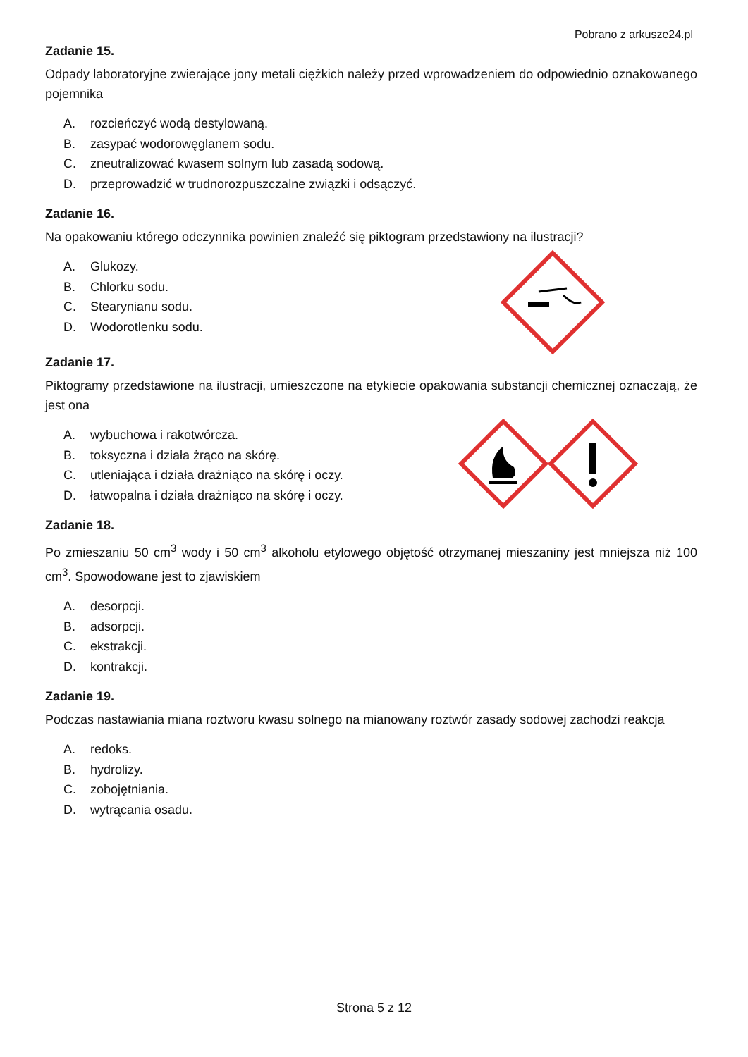Pobrano z arkusze24.pl
Zadanie 15.
Odpady laboratoryjne zwierające jony metali ciężkich należy przed wprowadzeniem do odpowiednio oznakowanego pojemnika
A. rozcieńczyć wodą destylowaną.
B. zasypać wodorowęglanem sodu.
C. zneutralizować kwasem solnym lub zasadą sodową.
D. przeprowadzić w trudnorozpuszczalne związki i odsączyć.
Zadanie 16.
Na opakowaniu którego odczynnika powinien znaleźć się piktogram przedstawiony na ilustracji?
A. Glukozy.
B. Chlorku sodu.
C. Stearynianu sodu.
D. Wodorotlenku sodu.
Zadanie 17.
Piktogramy przedstawione na ilustracji, umieszczone na etykiecie opakowania substancji chemicznej oznaczają, że jest ona
A. wybuchowa i rakotwórcza.
B. toksyczna i działa żrąco na skórę.
C. utleniająca i działa drażniąco na skórę i oczy.
D. łatwopalna i działa drażniąco na skórę i oczy.
Zadanie 18.
Po zmieszaniu 50 cm<sup>3</sup> wody i 50 cm<sup>3</sup> alkoholu etylowego objętość otrzymanej mieszaniny jest mniejsza niż 100 cm<sup>3</sup>. Spowodowane jest to zjawiskiem
A. desorpcji.
B. adsorpcji.
C. ekstrakcji.
D. kontrakcji.
Zadanie 19.
Podczas nastawiania miana roztworu kwasu solnego na mianowany roztwór zasady sodowej zachodzi reakcja
A. redoks.
B. hydrolizy.
C. zobojętniania.
D. wytrącania osadu.
Strona 5 z 12